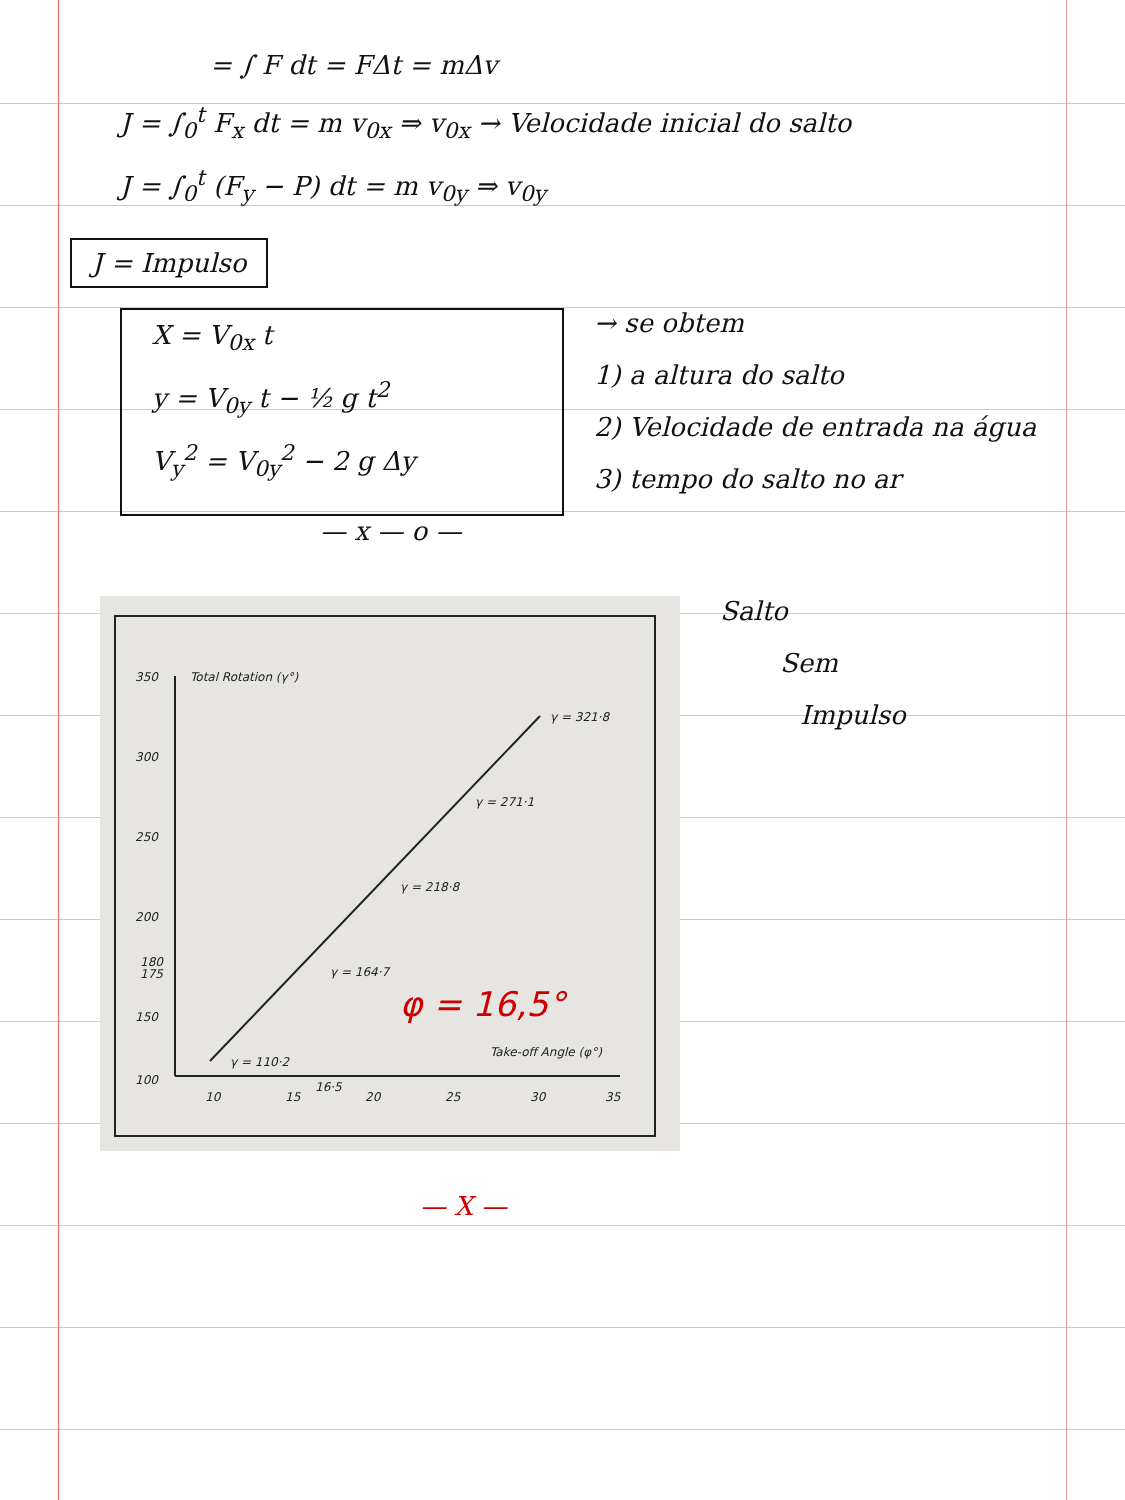= ∫ F dt = FΔt = mΔv
J = ∫<sub>0</sub><sup>t</sup> F<sub>x</sub> dt = m v<sub>0x</sub> ⇒ v<sub>0x</sub> → Velocidade inicial do salto
J = ∫<sub>0</sub><sup>t</sup> (F<sub>y</sub> − P) dt = m v<sub>0y</sub> ⇒ v<sub>0y</sub>
J = Impulso
X = V<sub>0x</sub> t
y = V<sub>0y</sub> t − ½ g t<sup>2</sup>
V<sub>y</sub><sup>2</sup> = V<sub>0y</sub><sup>2</sup> − 2 g Δy
→ se obtem
1) a altura do salto
2) Velocidade de entrada na água
3) tempo do salto no ar
— x — o —
350
300
250
200
150
100
10
15
20
25
30
35
Total Rotation (γ°)
γ = 321·8
γ = 271·1
γ = 218·8
γ = 164·7
γ = 110·2
180
175
16·5
Take-off Angle (φ°)
φ = 16,5°
Salto
Sem
Impulso
— X —